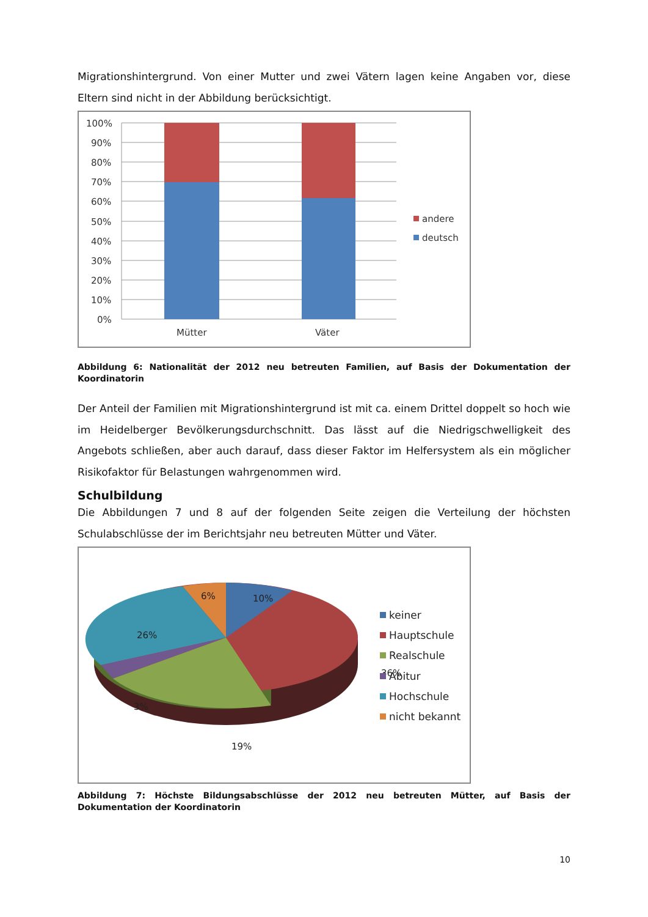Migrationshintergrund. Von einer Mutter und zwei Vätern lagen keine Angaben vor, diese Eltern sind nicht in der Abbildung berücksichtigt.
100%
90%
80%
70%
60%
50%
40%
30%
20%
10%
0%
Mütter
Väter
andere
deutsch
Abbildung 6: Nationalität der 2012 neu betreuten Familien, auf Basis der Dokumentation der Koordinatorin
Der Anteil der Familien mit Migrationshintergrund ist mit ca. einem Drittel doppelt so hoch wie im Heidelberger Bevölkerungsdurchschnitt. Das lässt auf die Niedrigschwelligkeit des Angebots schließen, aber auch darauf, dass dieser Faktor im Helfersystem als ein möglicher Risikofaktor für Belastungen wahrgenommen wird.
Schulbildung
Die Abbildungen 7 und 8 auf der folgenden Seite zeigen die Verteilung der höchsten Schulabschlüsse der im Berichtsjahr neu betreuten Mütter und Väter.
10%
6%
26%
36%
19%
3%
keiner
Hauptschule
Realschule
Abitur
Hochschule
nicht bekannt
Abbildung 7: Höchste Bildungsabschlüsse der 2012 neu betreuten Mütter, auf Basis der Dokumentation der Koordinatorin
10